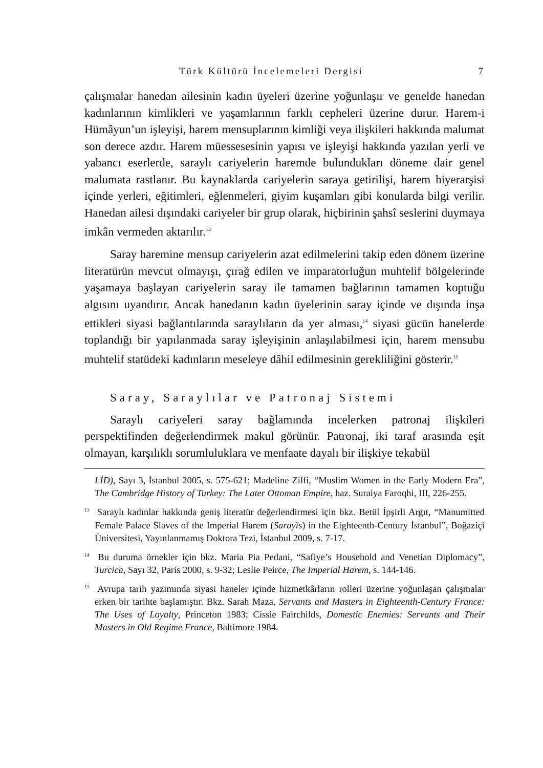Türk Kültürü İncelemeleri Dergisi 7
çalışmalar hanedan ailesinin kadın üyeleri üzerine yoğunlaşır ve genelde hanedan kadınlarının kimlikleri ve yaşamlarının farklı cepheleri üzerine durur. Harem-i Hümâyun’un işleyişi, harem mensuplarının kimliği veya ilişkileri hakkında malumat son derece azdır. Harem müessesesinin yapısı ve işleyişi hakkında yazılan yerli ve yabancı eserlerde, saraylı cariyelerin haremde bulundukları döneme dair genel malumata rastlanır. Bu kaynaklarda cariyelerin saraya getirilişi, harem hiyerarşisi içinde yerleri, eğitimleri, eğlenmeleri, giyim kuşamları gibi konularda bilgi verilir. Hanedan ailesi dışındaki cariyeler bir grup olarak, hiçbirinin şahsî seslerini duymaya imkân vermeden aktarılır.<sup>13</sup>
Saray haremine mensup cariyelerin azat edilmelerini takip eden dönem üzerine literatürün mevcut olmayışı, çırağ edilen ve imparatorluğun muhtelif bölgelerinde yaşamaya başlayan cariyelerin saray ile tamamen bağlarının tamamen koptuğu algısını uyandırır. Ancak hanedanın kadın üyelerinin saray içinde ve dışında inşa ettikleri siyasi bağlantılarında saraylıların da yer alması,<sup>14</sup> siyasi gücün hanelerde toplandığı bir yapılanmada saray işleyişinin anlaşılabilmesi için, harem mensubu muhtelif statüdeki kadınların meseleye dâhil edilmesinin gerekliliğini gösterir.<sup>15</sup>
Saray, Saraylılar ve Patronaj Sistemi
Saraylı cariyeleri saray bağlamında incelerken patronaj ilişkileri perspektifinden değerlendirmek makul görünür. Patronaj, iki taraf arasında eşit olmayan, karşılıklı sorumluluklara ve menfaate dayalı bir ilişkiye tekabül
LİD), Sayı 3, İstanbul 2005, s. 575-621; Madeline Zilfi, “Muslim Women in the Early Modern Era”, The Cambridge History of Turkey: The Later Ottoman Empire, haz. Suraiya Faroqhi, III, 226-255.
<sup>13</sup> Saraylı kadınlar hakkında geniş literatür değerlendirmesi için bkz. Betül İpşirli Argıt, “Manumitted Female Palace Slaves of the Imperial Harem (Sarayîs) in the Eighteenth-Century İstanbul”, Boğaziçi Üniversitesi, Yayınlanmamış Doktora Tezi, İstanbul 2009, s. 7-17.
<sup>14</sup> Bu duruma örnekler için bkz. Maria Pia Pedani, “Safiye’s Household and Venetian Diplomacy”, Turcica, Sayı 32, Paris 2000, s. 9-32; Leslie Peirce, The Imperial Harem, s. 144-146.
<sup>15</sup> Avrupa tarih yazımında siyasi haneler içinde hizmetkârların rolleri üzerine yoğunlaşan çalışmalar erken bir tarihte başlamıştır. Bkz. Sarah Maza, Servants and Masters in Eighteenth-Century France: The Uses of Loyalty, Princeton 1983; Cissie Fairchilds, Domestic Enemies: Servants and Their Masters in Old Regime France, Baltimore 1984.